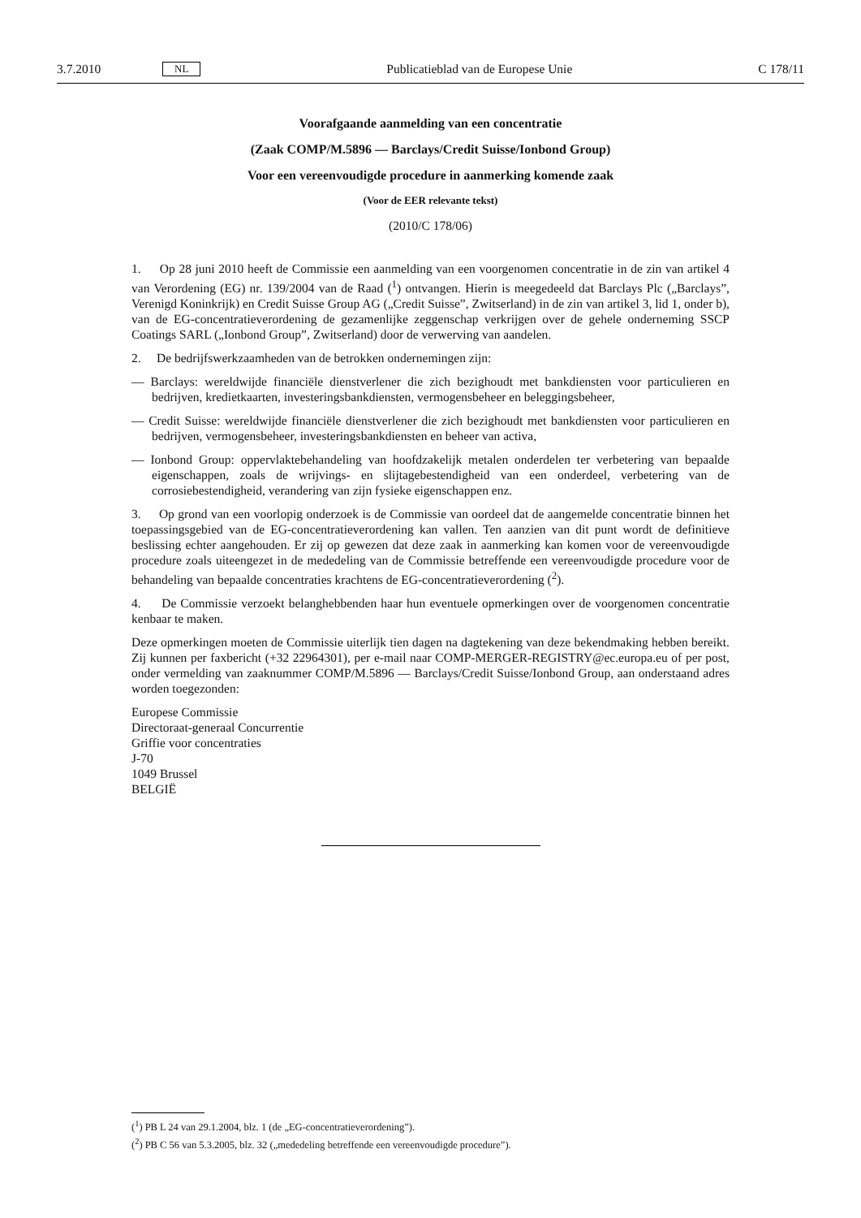3.7.2010 NL Publicatieblad van de Europese Unie C 178/11
Voorafgaande aanmelding van een concentratie
(Zaak COMP/M.5896 — Barclays/Credit Suisse/Ionbond Group)
Voor een vereenvoudigde procedure in aanmerking komende zaak
(Voor de EER relevante tekst)
(2010/C 178/06)
1. Op 28 juni 2010 heeft de Commissie een aanmelding van een voorgenomen concentratie in de zin van artikel 4 van Verordening (EG) nr. 139/2004 van de Raad (<sup>1</sup>) ontvangen. Hierin is meegedeeld dat Barclays Plc („Barclays”, Verenigd Koninkrijk) en Credit Suisse Group AG („Credit Suisse”, Zwitserland) in de zin van artikel 3, lid 1, onder b), van de EG-concentratieverordening de gezamenlijke zeggenschap verkrijgen over de gehele onderneming SSCP Coatings SARL („Ionbond Group”, Zwitserland) door de verwerving van aandelen.
2. De bedrijfswerkzaamheden van de betrokken ondernemingen zijn:
— Barclays: wereldwijde financiële dienstverlener die zich bezighoudt met bankdiensten voor particulieren en bedrijven, kredietkaarten, investeringsbankdiensten, vermogensbeheer en beleggingsbeheer,
— Credit Suisse: wereldwijde financiële dienstverlener die zich bezighoudt met bankdiensten voor particulieren en bedrijven, vermogensbeheer, investeringsbankdiensten en beheer van activa,
— Ionbond Group: oppervlaktebehandeling van hoofdzakelijk metalen onderdelen ter verbetering van bepaalde eigenschappen, zoals de wrijvings- en slijtagebestendigheid van een onderdeel, verbetering van de corrosiebestendigheid, verandering van zijn fysieke eigenschappen enz.
3. Op grond van een voorlopig onderzoek is de Commissie van oordeel dat de aangemelde concentratie binnen het toepassingsgebied van de EG-concentratieverordening kan vallen. Ten aanzien van dit punt wordt de definitieve beslissing echter aangehouden. Er zij op gewezen dat deze zaak in aanmerking kan komen voor de vereenvoudigde procedure zoals uiteengezet in de mededeling van de Commissie betreffende een vereenvoudigde procedure voor de behandeling van bepaalde concentraties krachtens de EG-concentratieverordening (<sup>2</sup>).
4. De Commissie verzoekt belanghebbenden haar hun eventuele opmerkingen over de voorgenomen concentratie kenbaar te maken.
Deze opmerkingen moeten de Commissie uiterlijk tien dagen na dagtekening van deze bekendmaking hebben bereikt. Zij kunnen per faxbericht (+32 22964301), per e-mail naar COMP-MERGER-REGISTRY@ec.europa.eu of per post, onder vermelding van zaaknummer COMP/M.5896 — Barclays/Credit Suisse/Ionbond Group, aan onderstaand adres worden toegezonden:
Europese Commissie
Directoraat-generaal Concurrentie
Griffie voor concentraties
J-70
1049 Brussel
BELGIË
(<sup>1</sup>) PB L 24 van 29.1.2004, blz. 1 (de „EG-concentratieverordening”).
(<sup>2</sup>) PB C 56 van 5.3.2005, blz. 32 („mededeling betreffende een vereenvoudigde procedure”).